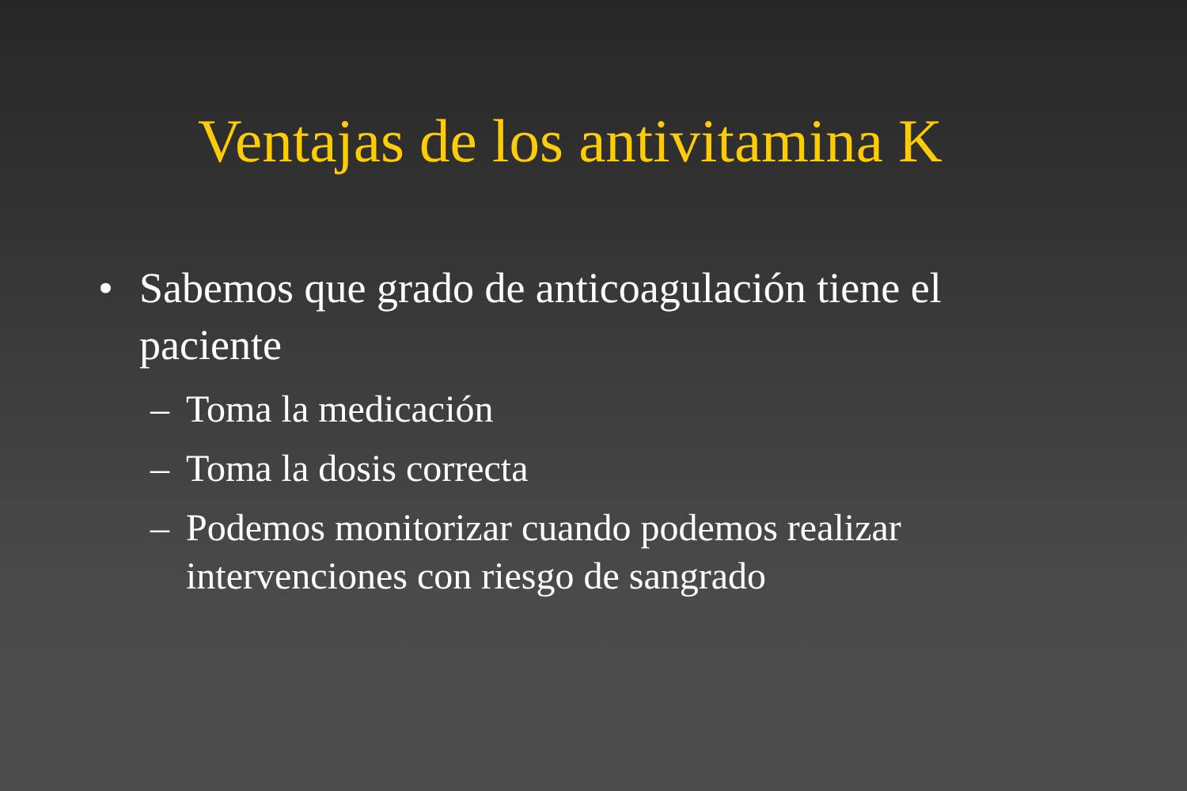Ventajas de los antivitamina K
• Sabemos que grado de anticoagulación tiene el paciente
– Toma la medicación
– Toma la dosis correcta
– Podemos monitorizar cuando podemos realizar intervenciones con riesgo de sangrado